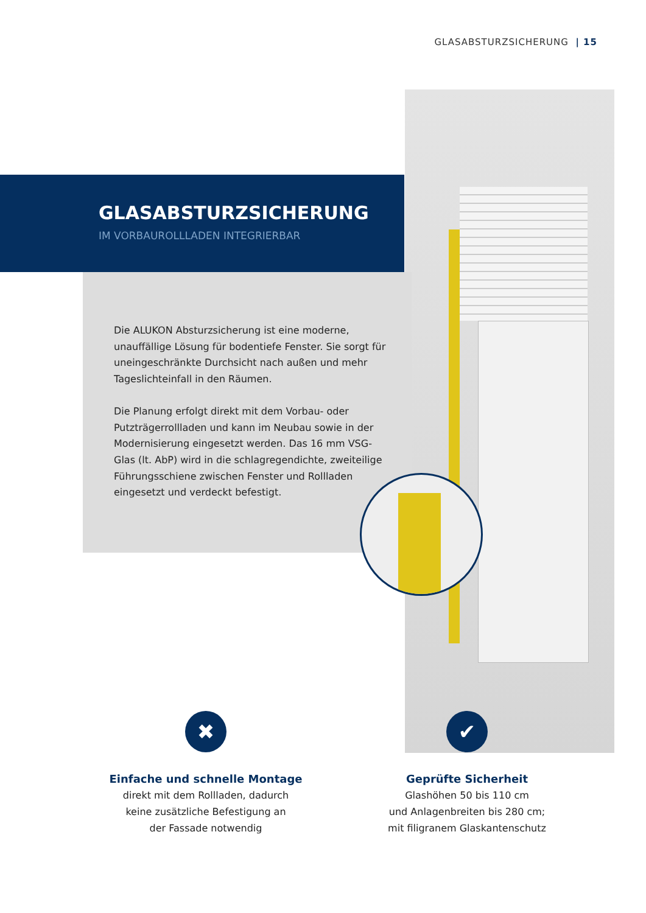GLASABSTURZSICHERUNG | 15
GLASABSTURZSICHERUNG
IM VORBAUROLLLADEN INTEGRIERBAR
Die ALUKON Absturzsicherung ist eine moderne, unauffällige Lösung für bodentiefe Fenster. Sie sorgt für uneingeschränkte Durchsicht nach außen und mehr Tageslichteinfall in den Räumen.
Die Planung erfolgt direkt mit dem Vorbau- oder Putzträgerrollladen und kann im Neubau sowie in der Modernisierung eingesetzt werden. Das 16 mm VSG-Glas (lt. AbP) wird in die schlagregendichte, zweiteilige Führungsschiene zwischen Fenster und Rollladen eingesetzt und verdeckt befestigt.
✖
Einfache und schnelle Montage
direkt mit dem Rollladen, dadurch
keine zusätzliche Befestigung an
der Fassade notwendig
✔
Geprüfte Sicherheit
Glashöhen 50 bis 110 cm
und Anlagenbreiten bis 280 cm;
mit filigranem Glaskantenschutz